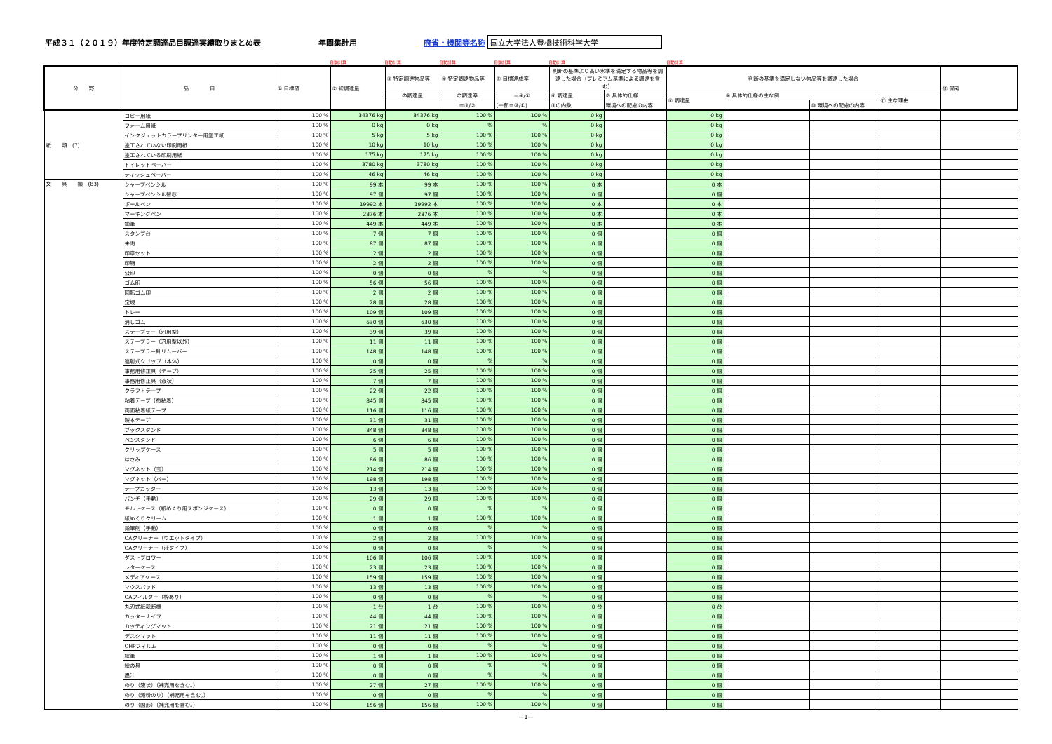平成３１（２０１９）年度特定調達品目調達実績取りまとめ表 年間集計用 府省・機関等名称 国立大学法人豊橋技術科学大学
自動計算 自動計算 自動計算 自動計算 自動計算 自動計算
| 分 野 | 品 目 | ① 目標値 | ② 総調達量 | ③ 特定調達物品等 | ④ 特定調達物品等 | ⑤ 目標達成率 | 判断の基準より高い水準を満足する物品等を調達した場合（プレミアム基準による調達を含む） | | 判断の基準を満足しない物品等を調達した場合 | | | | ⑫ 備考 |
| --- | --- | --- | --- | --- | --- | --- | --- | --- | --- | --- | --- | --- | --- |
| | | | | の調達量 | の調達率 | ＝④/① | ⑥ 調達量 | ⑦ 具体的仕様 | ⑧ 調達量 | ⑨ 具体的仕様の主な例 | | ⑪ 主な理由 | |
| | | | | | ＝③/② | (一部＝③/①) | ③の内数 | 環境への配慮の内容 | | | ⑩ 環境への配慮の内容 | | |
| 紙 類 (7) | コピー用紙 | 100 % | 34376 kg | 34376 kg | 100 % | 100 % | 0 kg | | 0 kg | | | | |
| | フォーム用紙 | 100 % | 0 kg | 0 kg | % | % | 0 kg | | 0 kg | | | | |
| | インクジェットカラープリンター用塗工紙 | 100 % | 5 kg | 5 kg | 100 % | 100 % | 0 kg | | 0 kg | | | | |
| | 塗工されていない印刷用紙 | 100 % | 10 kg | 10 kg | 100 % | 100 % | 0 kg | | 0 kg | | | | |
| | 塗工されている印刷用紙 | 100 % | 175 kg | 175 kg | 100 % | 100 % | 0 kg | | 0 kg | | | | |
| | トイレットペーパー | 100 % | 3780 kg | 3780 kg | 100 % | 100 % | 0 kg | | 0 kg | | | | |
| | ティッシュペーパー | 100 % | 46 kg | 46 kg | 100 % | 100 % | 0 kg | | 0 kg | | | | |
| 文 具 類 (83) | シャープペンシル | 100 % | 99 本 | 99 本 | 100 % | 100 % | 0 本 | | 0 本 | | | | |
| | シャープペンシル替芯 | 100 % | 97 個 | 97 個 | 100 % | 100 % | 0 個 | | 0 個 | | | | |
| | ボールペン | 100 % | 19992 本 | 19992 本 | 100 % | 100 % | 0 本 | | 0 本 | | | | |
| | マーキングペン | 100 % | 2876 本 | 2876 本 | 100 % | 100 % | 0 本 | | 0 本 | | | | |
| | 鉛筆 | 100 % | 449 本 | 449 本 | 100 % | 100 % | 0 本 | | 0 本 | | | | |
| | スタンプ台 | 100 % | 7 個 | 7 個 | 100 % | 100 % | 0 個 | | 0 個 | | | | |
| | 朱肉 | 100 % | 87 個 | 87 個 | 100 % | 100 % | 0 個 | | 0 個 | | | | |
| | 印章セット | 100 % | 2 個 | 2 個 | 100 % | 100 % | 0 個 | | 0 個 | | | | |
| | 印箱 | 100 % | 2 個 | 2 個 | 100 % | 100 % | 0 個 | | 0 個 | | | | |
| | 公印 | 100 % | 0 個 | 0 個 | % | % | 0 個 | | 0 個 | | | | |
| | ゴム印 | 100 % | 56 個 | 56 個 | 100 % | 100 % | 0 個 | | 0 個 | | | | |
| | 回転ゴム印 | 100 % | 2 個 | 2 個 | 100 % | 100 % | 0 個 | | 0 個 | | | | |
| | 定規 | 100 % | 28 個 | 28 個 | 100 % | 100 % | 0 個 | | 0 個 | | | | |
| | トレー | 100 % | 109 個 | 109 個 | 100 % | 100 % | 0 個 | | 0 個 | | | | |
| | 消しゴム | 100 % | 630 個 | 630 個 | 100 % | 100 % | 0 個 | | 0 個 | | | | |
| | ステープラー（汎用型） | 100 % | 39 個 | 39 個 | 100 % | 100 % | 0 個 | | 0 個 | | | | |
| | ステープラー（汎用型以外） | 100 % | 11 個 | 11 個 | 100 % | 100 % | 0 個 | | 0 個 | | | | |
| | ステープラー針リムーバー | 100 % | 148 個 | 148 個 | 100 % | 100 % | 0 個 | | 0 個 | | | | |
| | 連射式クリップ（本体） | 100 % | 0 個 | 0 個 | % | % | 0 個 | | 0 個 | | | | |
| | 事務用修正具（テープ） | 100 % | 25 個 | 25 個 | 100 % | 100 % | 0 個 | | 0 個 | | | | |
| | 事務用修正具（液状） | 100 % | 7 個 | 7 個 | 100 % | 100 % | 0 個 | | 0 個 | | | | |
| | クラフトテープ | 100 % | 22 個 | 22 個 | 100 % | 100 % | 0 個 | | 0 個 | | | | |
| | 粘着テープ（布粘着） | 100 % | 845 個 | 845 個 | 100 % | 100 % | 0 個 | | 0 個 | | | | |
| | 両面粘着紙テープ | 100 % | 116 個 | 116 個 | 100 % | 100 % | 0 個 | | 0 個 | | | | |
| | 製本テープ | 100 % | 31 個 | 31 個 | 100 % | 100 % | 0 個 | | 0 個 | | | | |
| | ブックスタンド | 100 % | 848 個 | 848 個 | 100 % | 100 % | 0 個 | | 0 個 | | | | |
| | ペンスタンド | 100 % | 6 個 | 6 個 | 100 % | 100 % | 0 個 | | 0 個 | | | | |
| | クリップケース | 100 % | 5 個 | 5 個 | 100 % | 100 % | 0 個 | | 0 個 | | | | |
| | はさみ | 100 % | 86 個 | 86 個 | 100 % | 100 % | 0 個 | | 0 個 | | | | |
| | マグネット（玉） | 100 % | 214 個 | 214 個 | 100 % | 100 % | 0 個 | | 0 個 | | | | |
| | マグネット（バー） | 100 % | 198 個 | 198 個 | 100 % | 100 % | 0 個 | | 0 個 | | | | |
| | テープカッター | 100 % | 13 個 | 13 個 | 100 % | 100 % | 0 個 | | 0 個 | | | | |
| | パンチ（手動） | 100 % | 29 個 | 29 個 | 100 % | 100 % | 0 個 | | 0 個 | | | | |
| | モルトケース（紙めくり用スポンジケース） | 100 % | 0 個 | 0 個 | % | % | 0 個 | | 0 個 | | | | |
| | 紙めくりクリーム | 100 % | 1 個 | 1 個 | 100 % | 100 % | 0 個 | | 0 個 | | | | |
| | 鉛筆削（手動） | 100 % | 0 個 | 0 個 | % | % | 0 個 | | 0 個 | | | | |
| | OAクリーナー（ウエットタイプ） | 100 % | 2 個 | 2 個 | 100 % | 100 % | 0 個 | | 0 個 | | | | |
| | OAクリーナー（液タイプ） | 100 % | 0 個 | 0 個 | % | % | 0 個 | | 0 個 | | | | |
| | ダストブロワー | 100 % | 106 個 | 106 個 | 100 % | 100 % | 0 個 | | 0 個 | | | | |
| | レターケース | 100 % | 23 個 | 23 個 | 100 % | 100 % | 0 個 | | 0 個 | | | | |
| | メディアケース | 100 % | 159 個 | 159 個 | 100 % | 100 % | 0 個 | | 0 個 | | | | |
| | マウスパッド | 100 % | 13 個 | 13 個 | 100 % | 100 % | 0 個 | | 0 個 | | | | |
| | OAフィルター（枠あり） | 100 % | 0 個 | 0 個 | % | % | 0 個 | | 0 個 | | | | |
| | 丸刃式紙裁断機 | 100 % | 1 台 | 1 台 | 100 % | 100 % | 0 台 | | 0 台 | | | | |
| | カッターナイフ | 100 % | 44 個 | 44 個 | 100 % | 100 % | 0 個 | | 0 個 | | | | |
| | カッティングマット | 100 % | 21 個 | 21 個 | 100 % | 100 % | 0 個 | | 0 個 | | | | |
| | デスクマット | 100 % | 11 個 | 11 個 | 100 % | 100 % | 0 個 | | 0 個 | | | | |
| | OHPフィルム | 100 % | 0 個 | 0 個 | % | % | 0 個 | | 0 個 | | | | |
| | 絵筆 | 100 % | 1 個 | 1 個 | 100 % | 100 % | 0 個 | | 0 個 | | | | |
| | 絵の具 | 100 % | 0 個 | 0 個 | % | % | 0 個 | | 0 個 | | | | |
| | 墨汁 | 100 % | 0 個 | 0 個 | % | % | 0 個 | | 0 個 | | | | |
| | のり（液状）（補充用を含む。） | 100 % | 27 個 | 27 個 | 100 % | 100 % | 0 個 | | 0 個 | | | | |
| | のり（澱粉のり）（補充用を含む。） | 100 % | 0 個 | 0 個 | % | % | 0 個 | | 0 個 | | | | |
| | のり（固形）（補充用を含む。） | 100 % | 156 個 | 156 個 | 100 % | 100 % | 0 個 | | 0 個 | | | | |
—1—